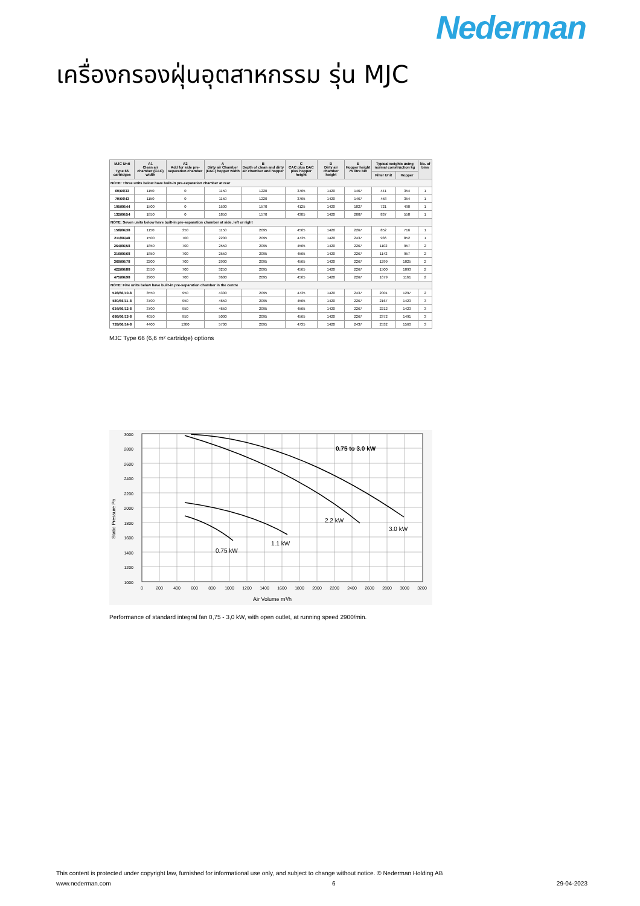Nederman
เครื่องกรองฝุ่นอุตสาหกรรม รุ่น MJC
| MJC Unit Type 66 cartridges | A1 Clean air chamber (CAC) width | A2 Add for side pre-separation chamber | A Dirty air Chamber (DAC) hopper width | B Depth of clean and dirty air chamber and hopper | C CAC plus DAC plus hopper height | D Dirty air chamber height | E Hopper height 75 litre bin | Typical weights using normal construction kg | | No. of bins |
| --- | --- | --- | --- | --- | --- | --- | --- | --- | --- | --- |
| | | | | | | | | Filter Unit | Hopper | |
| NOTE: Three units below have built-in pre-separation chamber at rear | | | | | | | | | | |
| 60/66/33 | 1150 | 0 | 1150 | 1220 | 3765 | 1420 | 1467 | 441 | 354 | 1 |
| 79/66/43 | 1150 | 0 | 1150 | 1220 | 3765 | 1420 | 1467 | 458 | 354 | 1 |
| 105/66/44 | 1500 | 0 | 1500 | 1570 | 4125 | 1420 | 1827 | 721 | 490 | 1 |
| 132/66/54 | 1850 | 0 | 1850 | 1570 | 4305 | 1420 | 2007 | 837 | 558 | 1 |
| NOTE: Seven units below have built-in pre-separation chamber at side, left or right | | | | | | | | | | |
| 158/66/38 | 1150 | 350 | 1150 | 2095 | 4565 | 1420 | 2267 | 852 | 716 | 1 |
| 211/66/48 | 1500 | 700 | 2200 | 2095 | 4735 | 1420 | 2437 | 936 | 852 | 1 |
| 264/66/58 | 1850 | 700 | 2550 | 2095 | 4565 | 1420 | 2267 | 1102 | 957 | 2 |
| 316/66/68 | 1850 | 700 | 2550 | 2095 | 4565 | 1420 | 2267 | 1142 | 957 | 2 |
| 369/66/78 | 2200 | 700 | 2900 | 2095 | 4565 | 1420 | 2267 | 1299 | 1025 | 2 |
| 422/66/88 | 2550 | 700 | 3250 | 2095 | 4565 | 1420 | 2267 | 1500 | 1093 | 2 |
| 475/66/98 | 2900 | 700 | 3600 | 2095 | 4565 | 1420 | 2267 | 1679 | 1161 | 2 |
| NOTE: Five units below have built-in pre-separation chamber in the centre | | | | | | | | | | |
| 528/66/10-8 | 3550 | 950 | 4300 | 2095 | 4735 | 1420 | 2437 | 2001 | 1297 | 2 |
| 580/66/11-8 | 3700 | 950 | 4650 | 2095 | 4565 | 1420 | 2267 | 2167 | 1423 | 3 |
| 634/66/12-8 | 3700 | 950 | 4650 | 2095 | 4565 | 1420 | 2267 | 2212 | 1423 | 3 |
| 686/66/13-8 | 4050 | 950 | 5000 | 2095 | 4565 | 1420 | 2267 | 2372 | 1491 | 3 |
| 739/66/14-8 | 4400 | 1300 | 5700 | 2095 | 4735 | 1420 | 2437 | 2532 | 1560 | 3 |
MJC Type 66 (6,6 m² cartridge) options
3000
2800
2600
2400
2200
2000
1800
1600
1400
1200
1000
0
200
400
600
800
1000
1200
1400
1600
1800
2000
2200
2400
2600
2800
3000
3200
Air Volume m³/h
Static Pressure Pa
0.75 to 3.0 kW
0.75 kW
1.1 kW
2.2 kW
3.0 kW
Performance of standard integral fan 0,75 - 3,0 kW, with open outlet, at running speed 2900/min.
This content is protected under copyright law, furnished for informational use only, and subject to change without notice. © Nederman Holding AB
www.nederman.com 6 29-04-2023